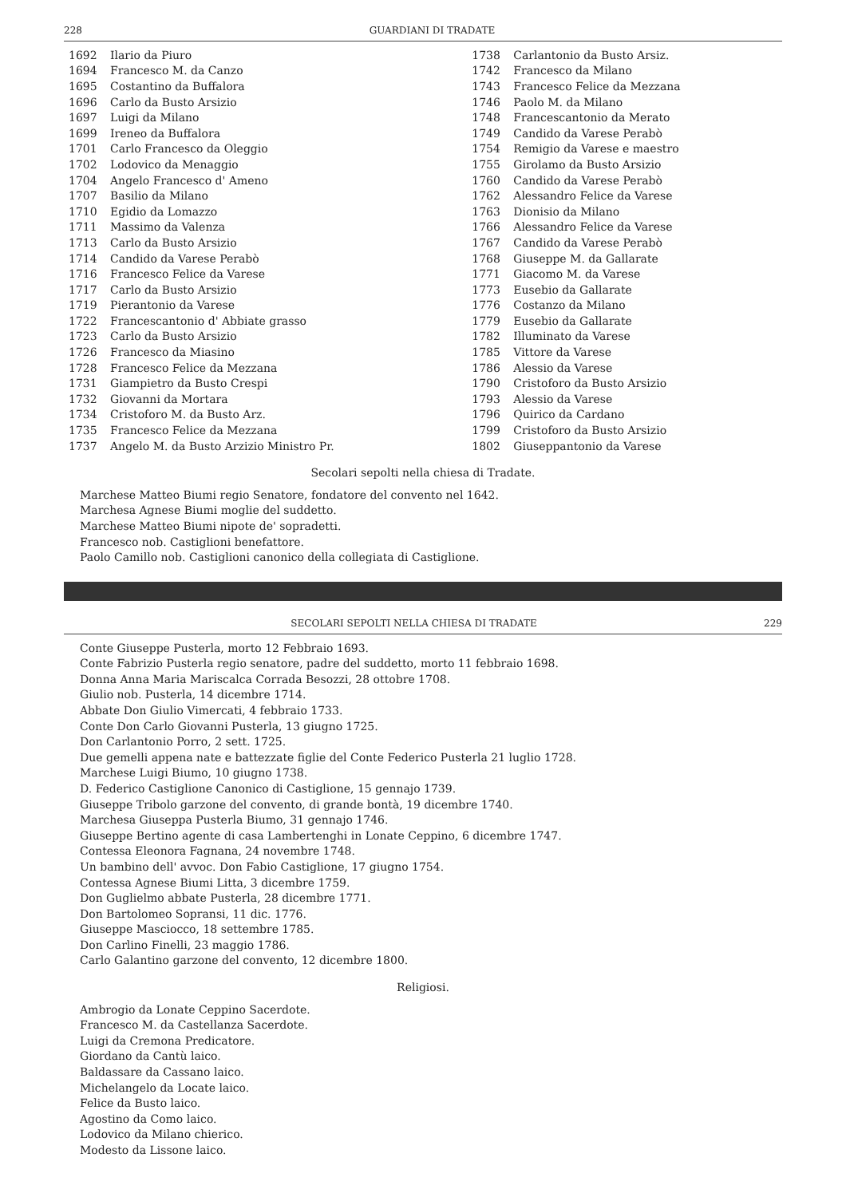228 GUARDIANI DI TRADATE
| 1692 | Ilario da Piuro | 1738 | Carlantonio da Busto Arsiz. |
| 1694 | Francesco M. da Canzo | 1742 | Francesco da Milano |
| 1695 | Costantino da Buffalora | 1743 | Francesco Felice da Mezzana |
| 1696 | Carlo da Busto Arsizio | 1746 | Paolo M. da Milano |
| 1697 | Luigi da Milano | 1748 | Francescantonio da Merato |
| 1699 | Ireneo da Buffalora | 1749 | Candido da Varese Perabò |
| 1701 | Carlo Francesco da Oleggio | 1754 | Remigio da Varese e maestro |
| 1702 | Lodovico da Menaggio | 1755 | Girolamo da Busto Arsizio |
| 1704 | Angelo Francesco d' Ameno | 1760 | Candido da Varese Perabò |
| 1707 | Basilio da Milano | 1762 | Alessandro Felice da Varese |
| 1710 | Egidio da Lomazzo | 1763 | Dionisio da Milano |
| 1711 | Massimo da Valenza | 1766 | Alessandro Felice da Varese |
| 1713 | Carlo da Busto Arsizio | 1767 | Candido da Varese Perabò |
| 1714 | Candido da Varese Perabò | 1768 | Giuseppe M. da Gallarate |
| 1716 | Francesco Felice da Varese | 1771 | Giacomo M. da Varese |
| 1717 | Carlo da Busto Arsizio | 1773 | Eusebio da Gallarate |
| 1719 | Pierantonio da Varese | 1776 | Costanzo da Milano |
| 1722 | Francescantonio d' Abbiate grasso | 1779 | Eusebio da Gallarate |
| 1723 | Carlo da Busto Arsizio | 1782 | Illuminato da Varese |
| 1726 | Francesco da Miasino | 1785 | Vittore da Varese |
| 1728 | Francesco Felice da Mezzana | 1786 | Alessio da Varese |
| 1731 | Giampietro da Busto Crespi | 1790 | Cristoforo da Busto Arsizio |
| 1732 | Giovanni da Mortara | 1793 | Alessio da Varese |
| 1734 | Cristoforo M. da Busto Arz. | 1796 | Quirico da Cardano |
| 1735 | Francesco Felice da Mezzana | 1799 | Cristoforo da Busto Arsizio |
| 1737 | Angelo M. da Busto Arzizio Ministro Pr. | 1802 | Giuseppantonio da Varese |
Secolari sepolti nella chiesa di Tradate.
Marchese Matteo Biumi regio Senatore, fondatore del convento nel 1642.
Marchesa Agnese Biumi moglie del suddetto.
Marchese Matteo Biumi nipote de' sopradetti.
Francesco nob. Castiglioni benefattore.
Paolo Camillo nob. Castiglioni canonico della collegiata di Castiglione.
SECOLARI SEPOLTI NELLA CHIESA DI TRADATE 229
Conte Giuseppe Pusterla, morto 12 Febbraio 1693.
Conte Fabrizio Pusterla regio senatore, padre del suddetto, morto 11 febbraio 1698.
Donna Anna Maria Mariscalca Corrada Besozzi, 28 ottobre 1708.
Giulio nob. Pusterla, 14 dicembre 1714.
Abbate Don Giulio Vimercati, 4 febbraio 1733.
Conte Don Carlo Giovanni Pusterla, 13 giugno 1725.
Don Carlantonio Porro, 2 sett. 1725.
Due gemelli appena nate e battezzate figlie del Conte Federico Pusterla 21 luglio 1728.
Marchese Luigi Biumo, 10 giugno 1738.
D. Federico Castiglione Canonico di Castiglione, 15 gennajo 1739.
Giuseppe Tribolo garzone del convento, di grande bontà, 19 dicembre 1740.
Marchesa Giuseppa Pusterla Biumo, 31 gennajo 1746.
Giuseppe Bertino agente di casa Lambertenghi in Lonate Ceppino, 6 dicembre 1747.
Contessa Eleonora Fagnana, 24 novembre 1748.
Un bambino dell' avvoc. Don Fabio Castiglione, 17 giugno 1754.
Contessa Agnese Biumi Litta, 3 dicembre 1759.
Don Guglielmo abbate Pusterla, 28 dicembre 1771.
Don Bartolomeo Sopransi, 11 dic. 1776.
Giuseppe Masciocco, 18 settembre 1785.
Don Carlino Finelli, 23 maggio 1786.
Carlo Galantino garzone del convento, 12 dicembre 1800.
Religiosi.
Ambrogio da Lonate Ceppino Sacerdote.
Francesco M. da Castellanza Sacerdote.
Luigi da Cremona Predicatore.
Giordano da Cantù laico.
Baldassare da Cassano laico.
Michelangelo da Locate laico.
Felice da Busto laico.
Agostino da Como laico.
Lodovico da Milano chierico.
Modesto da Lissone laico.